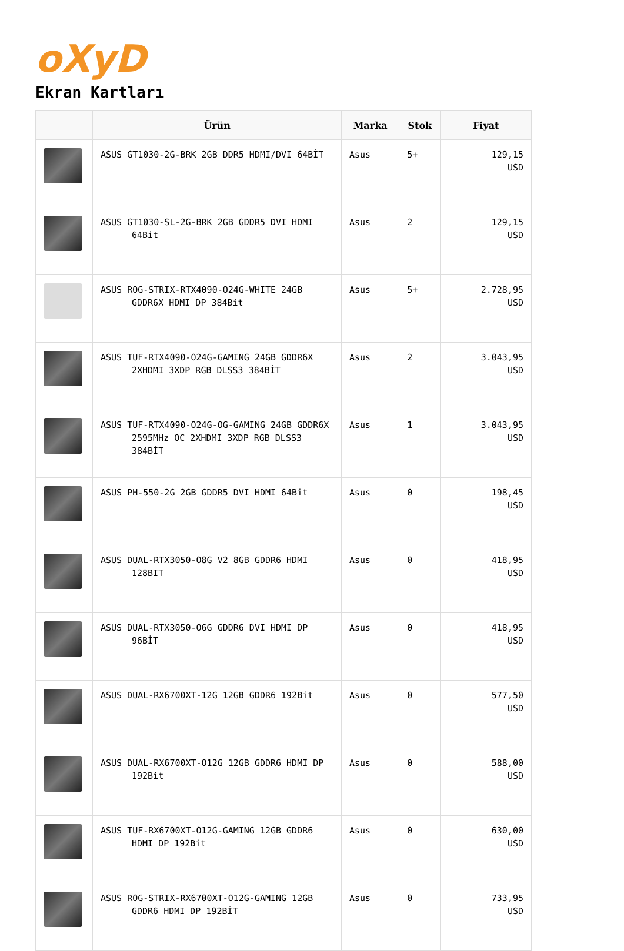oXyD
Ekran Kartları
| | Ürün | Marka | Stok | Fiyat |
| --- | --- | --- | --- | --- |
| | ASUS GT1030-2G-BRK 2GB DDR5 HDMI/DVI 64BİT | Asus | 5+ | 129,15 USD |
| | ASUS GT1030-SL-2G-BRK 2GB GDDR5 DVI HDMI 64Bit | Asus | 2 | 129,15 USD |
| | ASUS ROG-STRIX-RTX4090-O24G-WHITE 24GB GDDR6X HDMI DP 384Bit | Asus | 5+ | 2.728,95 USD |
| | ASUS TUF-RTX4090-O24G-GAMING 24GB GDDR6X 2XHDMI 3XDP RGB DLSS3 384BİT | Asus | 2 | 3.043,95 USD |
| | ASUS TUF-RTX4090-O24G-OG-GAMING 24GB GDDR6X 2595MHz OC 2XHDMI 3XDP RGB DLSS3 384BİT | Asus | 1 | 3.043,95 USD |
| | ASUS PH-550-2G 2GB GDDR5 DVI HDMI 64Bit | Asus | 0 | 198,45 USD |
| | ASUS DUAL-RTX3050-O8G V2 8GB GDDR6 HDMI 128BIT | Asus | 0 | 418,95 USD |
| | ASUS DUAL-RTX3050-O6G GDDR6 DVI HDMI DP 96BİT | Asus | 0 | 418,95 USD |
| | ASUS DUAL-RX6700XT-12G 12GB GDDR6 192Bit | Asus | 0 | 577,50 USD |
| | ASUS DUAL-RX6700XT-O12G 12GB GDDR6 HDMI DP 192Bit | Asus | 0 | 588,00 USD |
| | ASUS TUF-RX6700XT-O12G-GAMING 12GB GDDR6 HDMI DP 192Bit | Asus | 0 | 630,00 USD |
| | ASUS ROG-STRIX-RX6700XT-O12G-GAMING 12GB GDDR6 HDMI DP 192BİT | Asus | 0 | 733,95 USD |